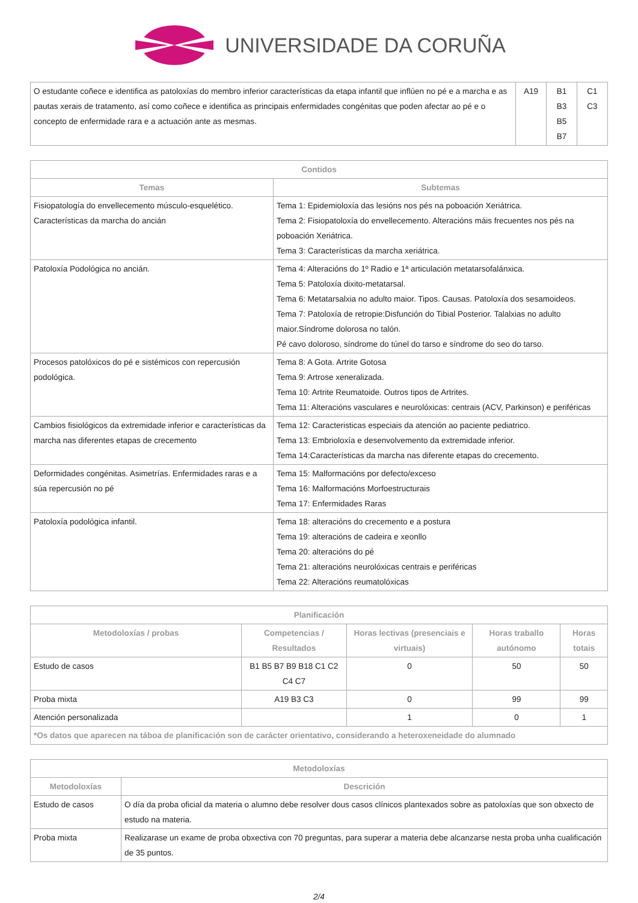UNIVERSIDADE DA CORUÑA
| O estudante coñece e identifica as patoloxías do membro inferior características da etapa infantil que inflúen no pé e a marcha e as pautas xerais de tratamento, así como coñece e identifica as principais enfermidades congénitas que poden afectar ao pé e o concepto de enfermidade rara e a actuación ante as mesmas. | A19 | B1 B3 B5 B7 | C1 C3 |
| Contidos | |
| --- | --- |
| Temas | Subtemas |
| Fisiopatología do envellecemento músculo-esquelético. Características da marcha do ancián | Tema 1: Epidemioloxía das lesións nos pés na poboación Xeriátrica. Tema 2: Fisiopatoloxía do envellecemento. Alteracións máis frecuentes nos pés na poboación Xeriátrica. Tema 3: Características da marcha xeriátrica. |
| Patoloxía Podológica no ancián. | Tema 4: Alteracións do 1º Radio e 1ª articulación metatarsofalánxica. Tema 5: Patoloxía dixito-metatarsal. Tema 6: Metatarsalxia no adulto maior. Tipos. Causas. Patoloxía dos sesamoideos. Tema 7: Patoloxía de retropie:Disfunción do Tibial Posterior. Talalxias no adulto maior.Síndrome dolorosa no talón. Pé cavo doloroso, síndrome do túnel do tarso e síndrome do seo do tarso. |
| Procesos patolóxicos do pé e sistémicos con repercusión podológica. | Tema 8: A Gota. Artrite Gotosa Tema 9: Artrose xeneralizada. Tema 10: Artrite Reumatoide. Outros tipos de Artrites. Tema 11: Alteracións vasculares e neurolóxicas: centrais (ACV, Parkinson) e periféricas |
| Cambios fisiológicos da extremidade inferior e características da marcha nas diferentes etapas de crecemento | Tema 12: Caracteristicas especiais da atención ao paciente pediatrico. Tema 13: Embrioloxía e desenvolvemento da extremidade inferior. Tema 14:Características da marcha nas diferente etapas do crecemento. |
| Deformidades congénitas. Asimetrías. Enfermidades raras e a súa repercusión no pé | Tema 15: Malformacións por defecto/exceso Tema 16: Malformacións Morfoestructurais Tema 17: Enfermidades Raras |
| Patoloxía podológica infantil. | Tema 18: alteracións do crecemento e a postura Tema 19: alteracións de cadeira e xeonllo Tema 20: alteracións do pé Tema 21: alteracións neurolóxicas centrais e periféricas Tema 22: Alteracións reumatolóxicas |
| Planificación | | | | |
| --- | --- | --- | --- | --- |
| Metodoloxías / probas | Competencias / Resultados | Horas lectivas (presenciais e virtuais) | Horas traballo autónomo | Horas totais |
| Estudo de casos | B1 B5 B7 B9 B18 C1 C2 C4 C7 | 0 | 50 | 50 |
| Proba mixta | A19 B3 C3 | 0 | 99 | 99 |
| Atención personalizada | | 1 | 0 | 1 |
| *Os datos que aparecen na táboa de planificación son de carácter orientativo, considerando a heteroxeneidade do alumnado | | | | |
| Metodoloxías | |
| --- | --- |
| Metodoloxías | Descrición |
| Estudo de casos | O día da proba oficial da materia o alumno debe resolver dous casos clínicos plantexados sobre as patoloxías que son obxecto de estudo na materia. |
| Proba mixta | Realizarase un exame de proba obxectiva con 70 preguntas, para superar a materia debe alcanzarse nesta proba unha cualificación de 35 puntos. |
2/4